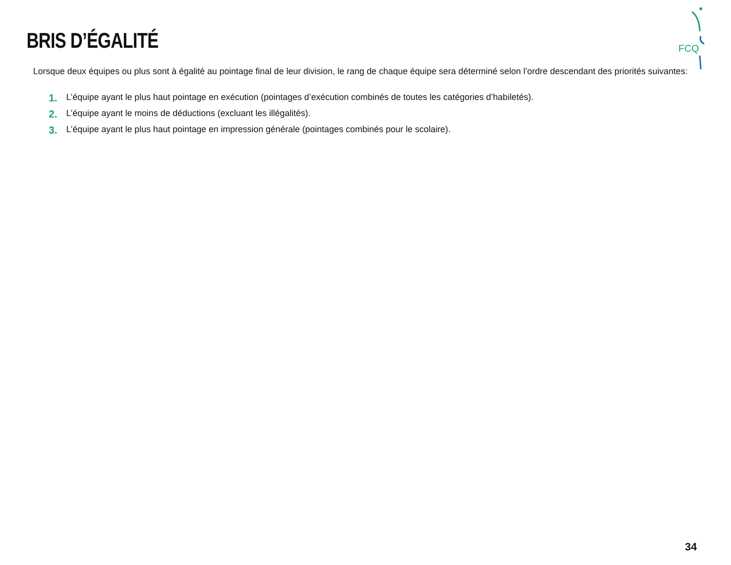FCQ
BRIS D’ÉGALITÉ
Lorsque deux équipes ou plus sont à égalité au pointage final de leur division, le rang de chaque équipe sera déterminé selon l’ordre descendant des priorités suivantes:
1. L’équipe ayant le plus haut pointage en exécution (pointages d’exécution combinés de toutes les catégories d’habiletés).
2. L’équipe ayant le moins de déductions (excluant les illégalités).
3. L’équipe ayant le plus haut pointage en impression générale (pointages combinés pour le scolaire).
34